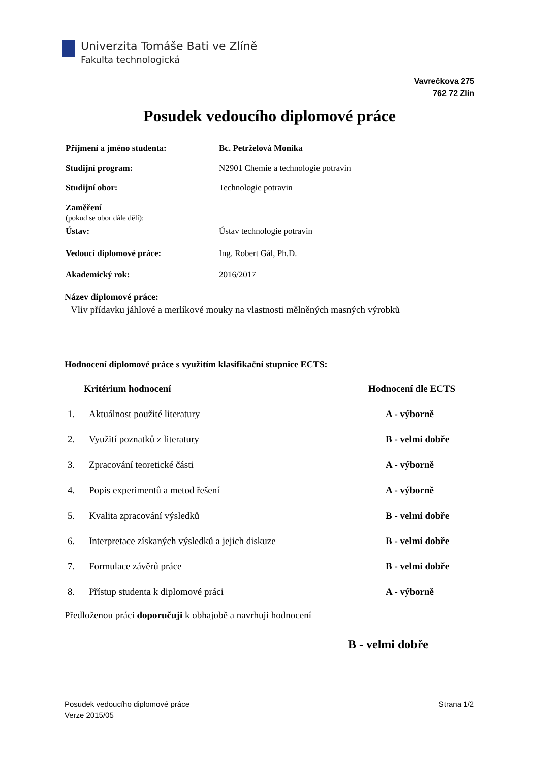Univerzita Tomáše Bati ve Zlíně
Fakulta technologická
Vavrečkova 275
762 72 Zlín
Posudek vedoucího diplomové práce
| Příjmení a jméno studenta: | Bc. Petrželová Monika |
| Studijní program: | N2901 Chemie a technologie potravin |
| Studijní obor: | Technologie potravin |
| Zaměření (pokud se obor dále dělí): | |
| Ústav: | Ústav technologie potravin |
| Vedoucí diplomové práce: | Ing. Robert Gál, Ph.D. |
| Akademický rok: | 2016/2017 |
Název diplomové práce:
Vliv přídavku jáhlové a merlíkové mouky na vlastnosti mělněných masných výrobků
Hodnocení diplomové práce s využitím klasifikační stupnice ECTS:
| Kritérium hodnocení | | Hodnocení dle ECTS |
| --- | --- | --- |
| 1. | Aktuálnost použité literatury | A - výborně |
| 2. | Využití poznatků z literatury | B - velmi dobře |
| 3. | Zpracování teoretické části | A - výborně |
| 4. | Popis experimentů a metod řešení | A - výborně |
| 5. | Kvalita zpracování výsledků | B - velmi dobře |
| 6. | Interpretace získaných výsledků a jejich diskuze | B - velmi dobře |
| 7. | Formulace závěrů práce | B - velmi dobře |
| 8. | Přístup studenta k diplomové práci | A - výborně |
Předloženou práci doporučuji k obhajobě a navrhuji hodnocení
B - velmi dobře
Posudek vedoucího diplomové práce
Verze 2015/05
Strana 1/2